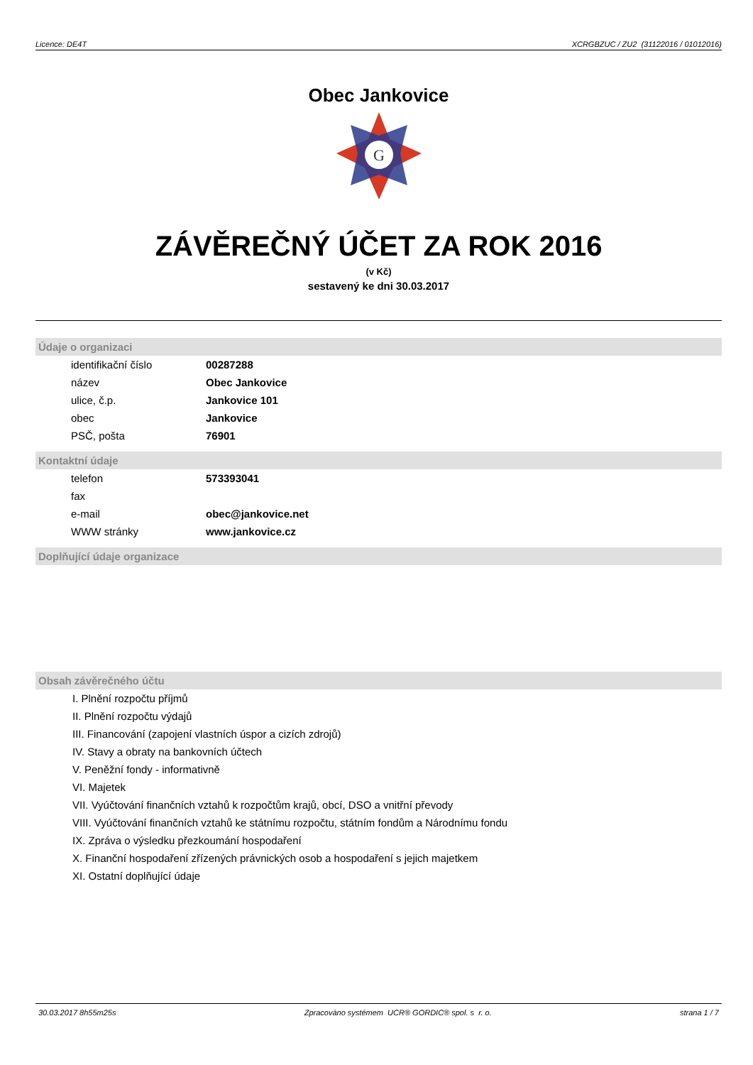Licence: DE4T XCRGBZUC / ZU2 (31122016 / 01012016)
Obec Jankovice
G
ZÁVĚREČNÝ ÚČET ZA ROK 2016
(v Kč)
sestavený ke dni 30.03.2017
Údaje o organizaci
| identifikační číslo | 00287288 |
| název | Obec Jankovice |
| ulice, č.p. | Jankovice 101 |
| obec | Jankovice |
| PSČ, pošta | 76901 |
Kontaktní údaje
| telefon | 573393041 |
| fax | |
| e-mail | obec@jankovice.net |
| WWW stránky | www.jankovice.cz |
Doplňující údaje organizace
Obsah závěrečného účtu
I. Plnění rozpočtu příjmů
II. Plnění rozpočtu výdajů
III. Financování (zapojení vlastních úspor a cizích zdrojů)
IV. Stavy a obraty na bankovních účtech
V. Peněžní fondy - informativně
VI. Majetek
VII. Vyúčtování finančních vztahů k rozpočtům krajů, obcí, DSO a vnitřní převody
VIII. Vyúčtování finančních vztahů ke státnímu rozpočtu, státním fondům a Národnímu fondu
IX. Zpráva o výsledku přezkoumání hospodaření
X. Finanční hospodaření zřízených právnických osob a hospodaření s jejich majetkem
XI. Ostatní doplňující údaje
30.03.2017 8h55m25s Zpracováno systémem UCR® GORDIC® spol. s r. o. strana 1 / 7